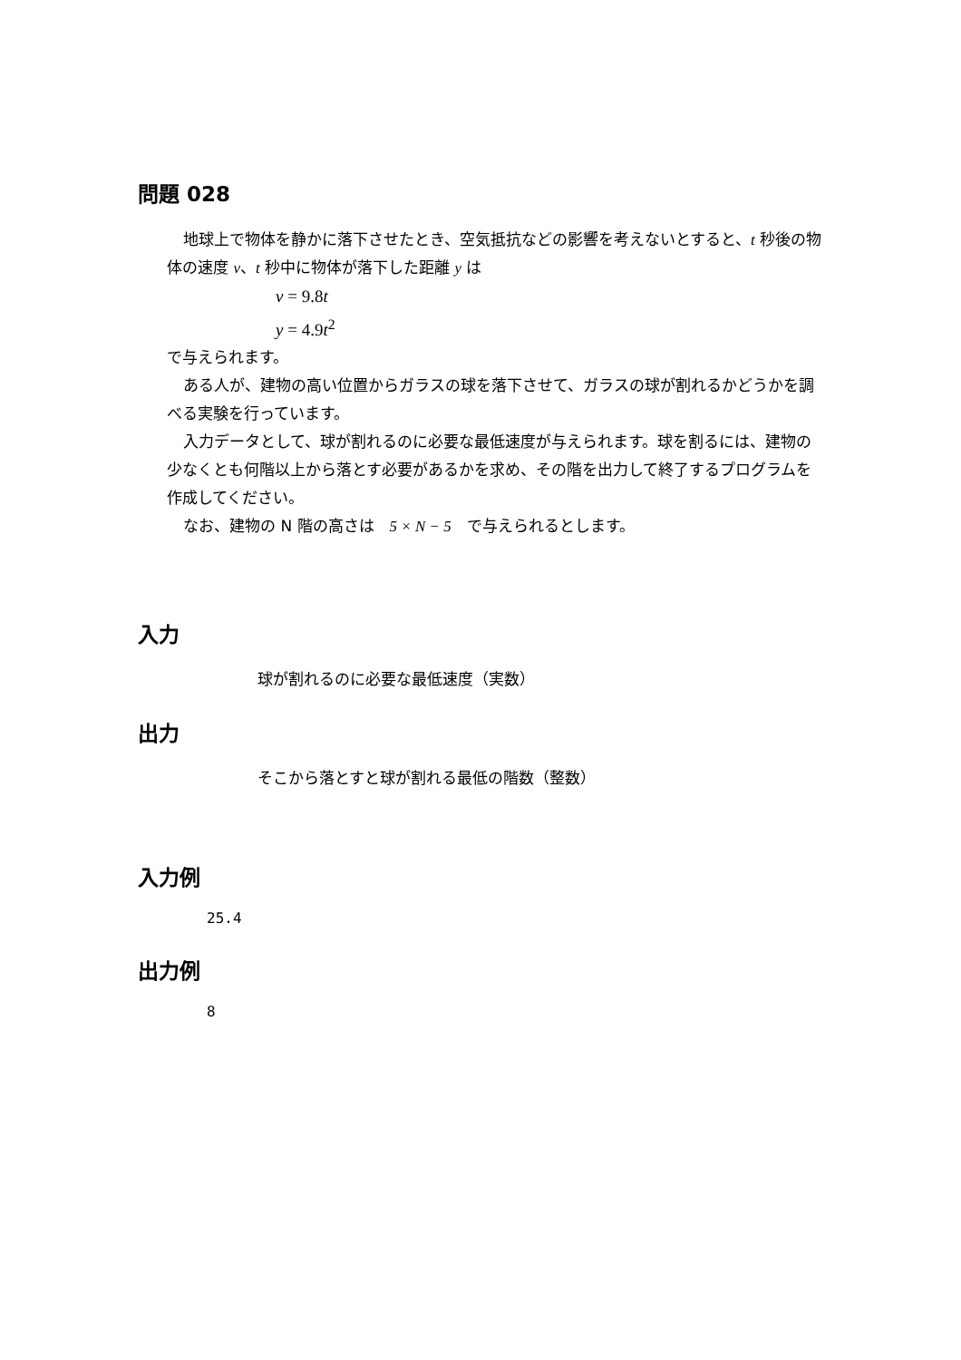問題 028
地球上で物体を静かに落下させたとき、空気抵抗などの影響を考えないとすると、t 秒後の物体の速度 v、t 秒中に物体が落下した距離 y は
v = 9.8t
y = 4.9t<sup>2</sup>
で与えられます。
ある人が、建物の高い位置からガラスの球を落下させて、ガラスの球が割れるかどうかを調べる実験を行っています。
入力データとして、球が割れるのに必要な最低速度が与えられます。球を割るには、建物の少なくとも何階以上から落とす必要があるかを求め、その階を出力して終了するプログラムを作成してください。
なお、建物の N 階の高さは　5 × N − 5　で与えられるとします。
入力
球が割れるのに必要な最低速度（実数）
出力
そこから落とすと球が割れる最低の階数（整数）
入力例
25.4
出力例
8